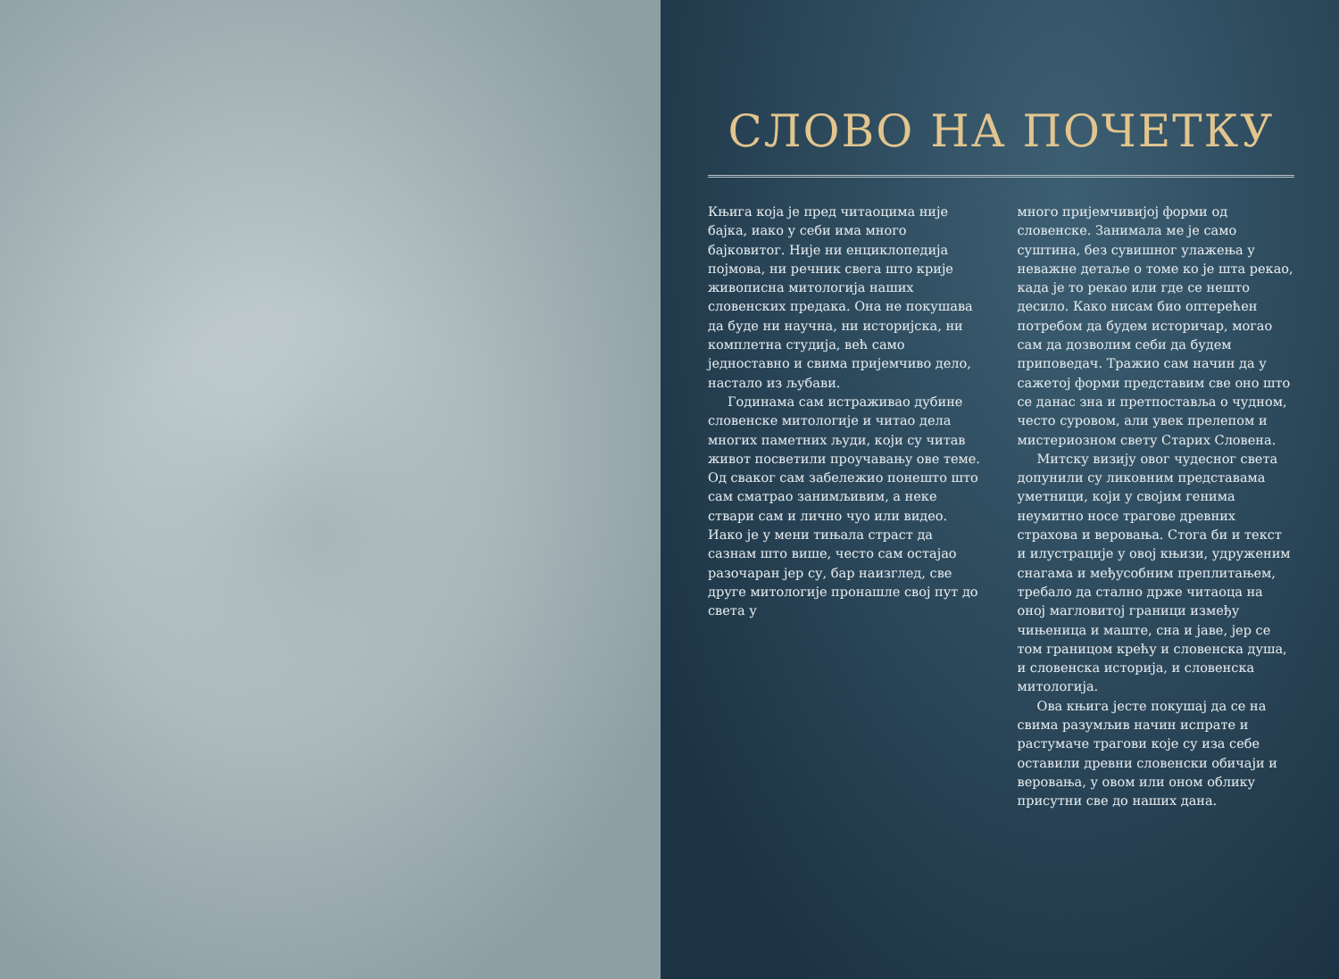СЛОВО НА ПОЧЕТКУ
Књига која је пред читаоцима није бајка, иако у себи има много бајковитог. Није ни енциклопедија појмова, ни речник свега што крије живописна митологија наших словенских предака. Она не покушава да буде ни научна, ни историјска, ни комплетна студија, већ само једноставно и свима пријемчиво дело, настало из љубави.
Годинама сам истраживао дубине словенске митологије и читао дела многих паметних људи, који су читав живот посветили проучавању ове теме. Од сваког сам забележио понешто што сам сматрао занимљивим, а неке ствари сам и лично чуо или видео. Иако је у мени тињала страст да сазнам што више, често сам остајао разочаран јер су, бар наизглед, све друге митологије пронашле свој пут до света у
много пријемчивијој форми од словенске. Занимала ме је само суштина, без сувишног улажења у неважне детаље о томе ко је шта рекао, када је то рекао или где се нешто десило. Како нисам био оптерећен потребом да будем историчар, могао сам да дозволим себи да будем приповедач. Тражио сам начин да у сажетој форми представим све оно што се данас зна и претпоставља о чудном, често суровом, али увек прелепом и мистериозном свету Старих Словена.
Митску визију овог чудесног света допунили су ликовним представама уметници, који у својим генима неумитно носе трагове древних страхова и веровања. Стога би и текст и илустрације у овој књизи, удруженим снагама и међусобним преплитањем, требало да стално држе читаоца на оној магловитој граници између чињеница и маште, сна и јаве, јер се том границом крећу и словенска душа, и словенска историја, и словенска митологија.
Ова књига јесте покушај да се на свима разумљив начин испрате и растумаче трагови које су иза себе оставили древни словенски обичаји и веровања, у овом или оном облику присутни све до наших дана.